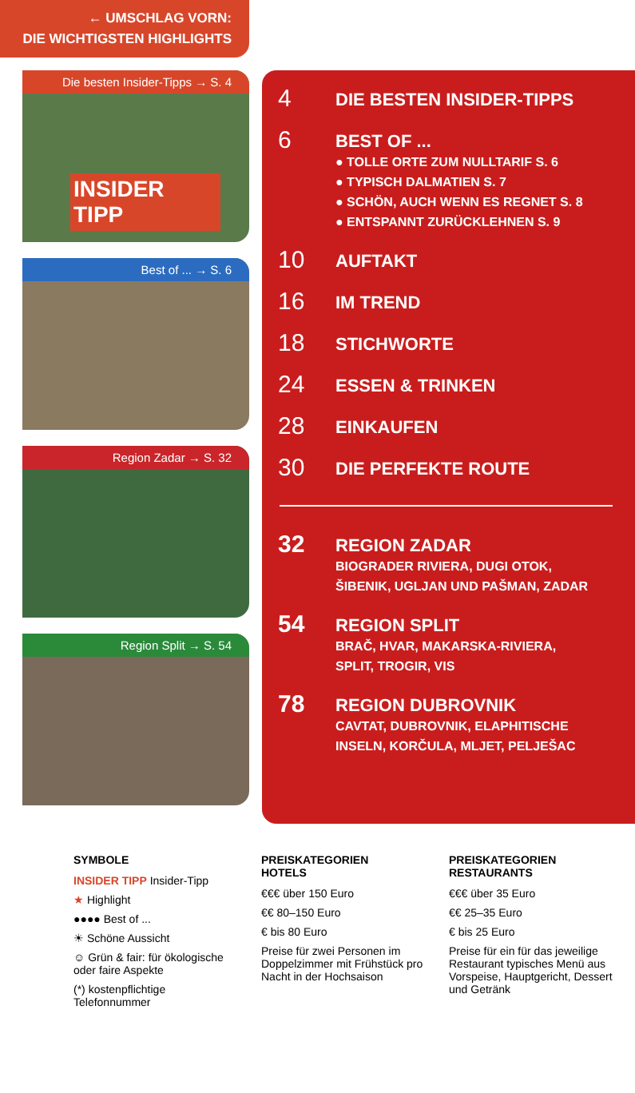← UMSCHLAG VORN:
DIE WICHTIGSTEN HIGHLIGHTS
Die besten Insider-Tipps → S. 4
INSIDER TIPP
Best of ... → S. 6
Region Zadar → S. 32
Region Split → S. 54
4
DIE BESTEN INSIDER-TIPPS
6
BEST OF ...
● TOLLE ORTE ZUM NULLTARIF S. 6
● TYPISCH DALMATIEN S. 7
● SCHÖN, AUCH WENN ES REGNET S. 8
● ENTSPANNT ZURÜCKLEHNEN S. 9
10
AUFTAKT
16
IM TREND
18
STICHWORTE
24
ESSEN & TRINKEN
28
EINKAUFEN
30
DIE PERFEKTE ROUTE
32
REGION ZADAR
BIOGRADER RIVIERA, DUGI OTOK,
ŠIBENIK, UGLJAN UND PAŠMAN, ZADAR
54
REGION SPLIT
BRAČ, HVAR, MAKARSKA-RIVIERA,
SPLIT, TROGIR, VIS
78
REGION DUBROVNIK
CAVTAT, DUBROVNIK, ELAPHITISCHE
INSELN, KORČULA, MLJET, PELJEŠAC
SYMBOLE
INSIDER TIPP Insider-Tipp
★ Highlight
●●●● Best of ...
☀ Schöne Aussicht
☺ Grün & fair: für ökologische oder faire Aspekte
(*) kostenpflichtige Telefonnummer
PREISKATEGORIEN
HOTELS
€€€ über 150 Euro
€€ 80–150 Euro
€ bis 80 Euro
Preise für zwei Personen im Doppelzimmer mit Frühstück pro Nacht in der Hochsaison
PREISKATEGORIEN
RESTAURANTS
€€€ über 35 Euro
€€ 25–35 Euro
€ bis 25 Euro
Preise für ein für das jeweilige Restaurant typisches Menü aus Vorspeise, Hauptgericht, Dessert und Getränk